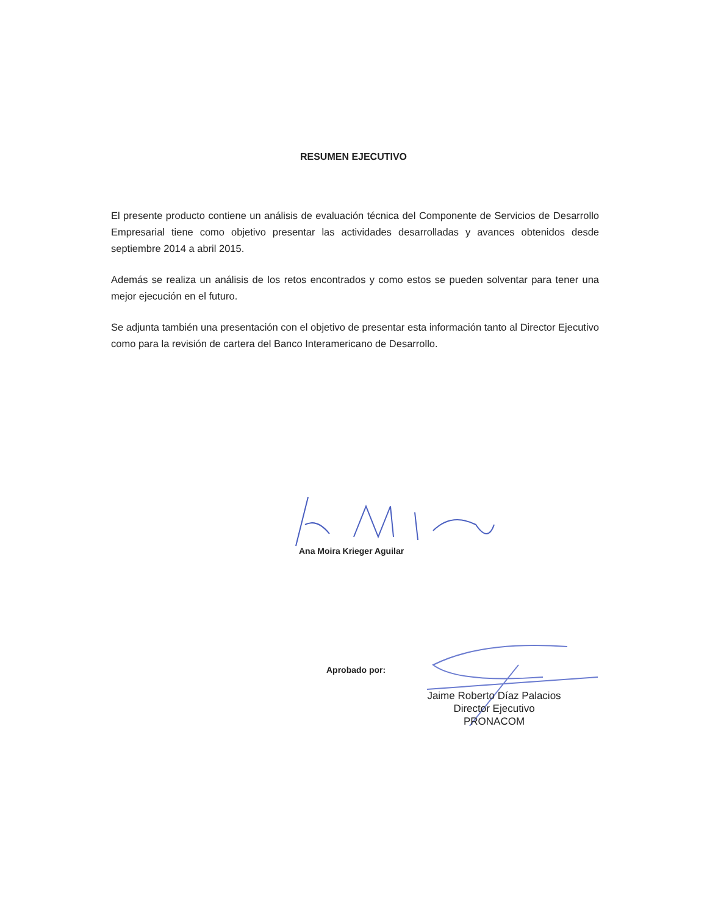RESUMEN EJECUTIVO
El presente producto contiene un análisis de evaluación técnica del Componente de Servicios de Desarrollo Empresarial tiene como objetivo presentar las actividades desarrolladas y avances obtenidos desde septiembre 2014 a abril 2015.
Además se realiza un análisis de los retos encontrados y como estos se pueden solventar para tener una mejor ejecución en el futuro.
Se adjunta también una presentación con el objetivo de presentar esta información tanto al Director Ejecutivo como para la revisión de cartera del Banco Interamericano de Desarrollo.
Ana Moira Krieger Aguilar
Aprobado por:
Jaime Roberto Díaz Palacios
Director Ejecutivo
PRONACOM